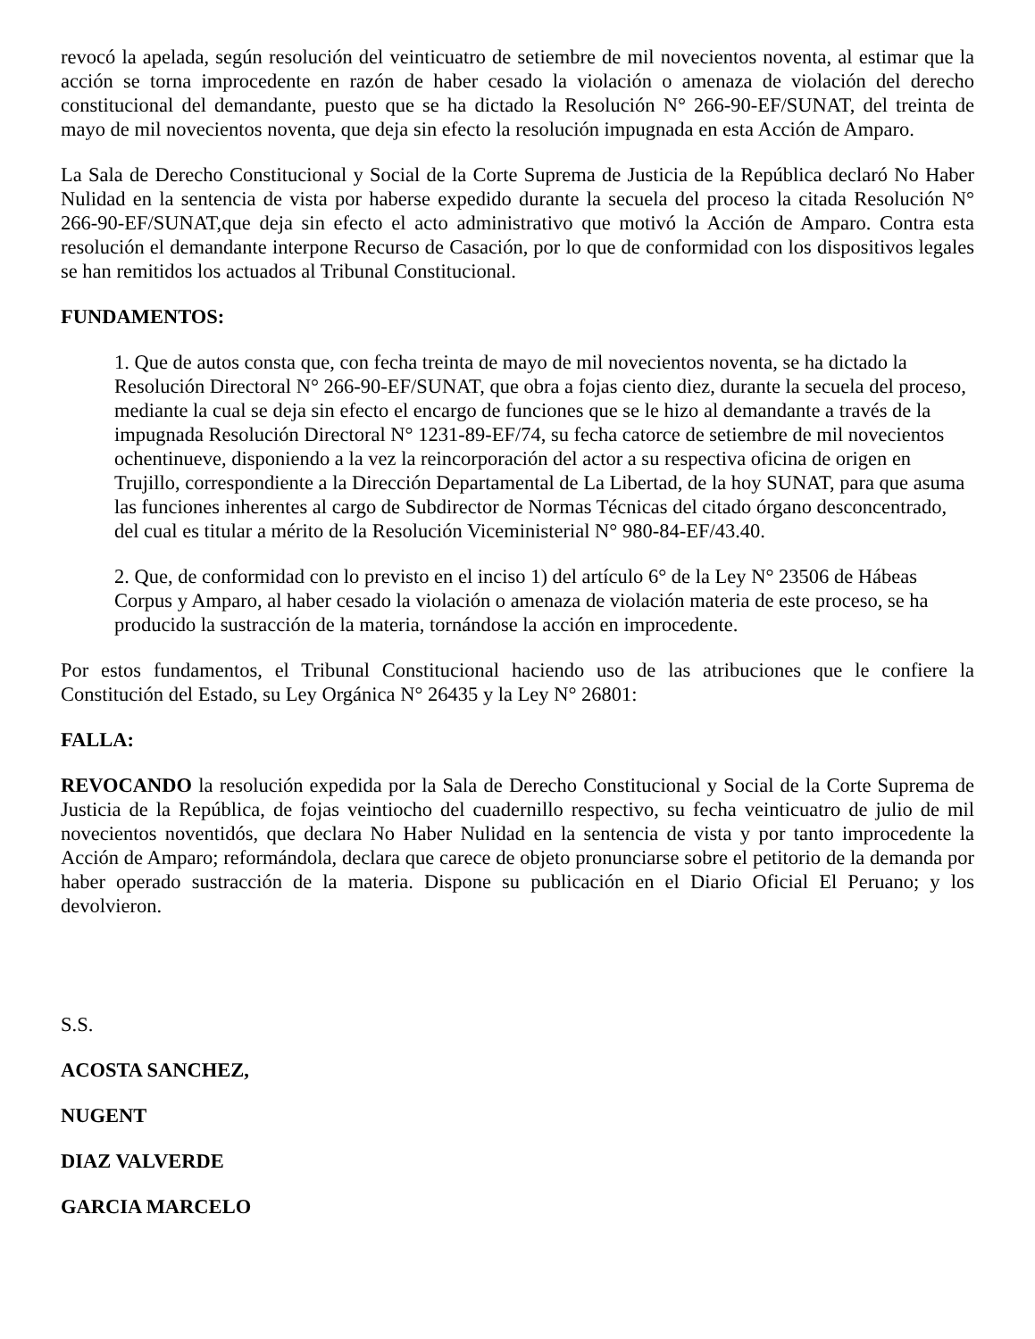revocó la apelada, según resolución del veinticuatro de setiembre de mil novecientos noventa, al estimar que la acción se torna improcedente en razón de haber cesado la violación o amenaza de violación del derecho constitucional del demandante, puesto que se ha dictado la Resolución N° 266-90-EF/SUNAT, del treinta de mayo de mil novecientos noventa, que deja sin efecto la resolución impugnada en esta Acción de Amparo.
La Sala de Derecho Constitucional y Social de la Corte Suprema de Justicia de la República declaró No Haber Nulidad en la sentencia de vista por haberse expedido durante la secuela del proceso la citada Resolución N° 266-90-EF/SUNAT,que deja sin efecto el acto administrativo que motivó la Acción de Amparo. Contra esta resolución el demandante interpone Recurso de Casación, por lo que de conformidad con los dispositivos legales se han remitidos los actuados al Tribunal Constitucional.
FUNDAMENTOS:
1. Que de autos consta que, con fecha treinta de mayo de mil novecientos noventa, se ha dictado la Resolución Directoral N° 266-90-EF/SUNAT, que obra a fojas ciento diez, durante la secuela del proceso, mediante la cual se deja sin efecto el encargo de funciones que se le hizo al demandante a través de la impugnada Resolución Directoral N° 1231-89-EF/74, su fecha catorce de setiembre de mil novecientos ochentinueve, disponiendo a la vez la reincorporación del actor a su respectiva oficina de origen en Trujillo, correspondiente a la Dirección Departamental de La Libertad, de la hoy SUNAT, para que asuma las funciones inherentes al cargo de Subdirector de Normas Técnicas del citado órgano desconcentrado, del cual es titular a mérito de la Resolución Viceministerial N° 980-84-EF/43.40.
2. Que, de conformidad con lo previsto en el inciso 1) del artículo 6° de la Ley N° 23506 de Hábeas Corpus y Amparo, al haber cesado la violación o amenaza de violación materia de este proceso, se ha producido la sustracción de la materia, tornándose la acción en improcedente.
Por estos fundamentos, el Tribunal Constitucional haciendo uso de las atribuciones que le confiere la Constitución del Estado, su Ley Orgánica N° 26435 y la Ley N° 26801:
FALLA:
REVOCANDO la resolución expedida por la Sala de Derecho Constitucional y Social de la Corte Suprema de Justicia de la República, de fojas veintiocho del cuadernillo respectivo, su fecha veinticuatro de julio de mil novecientos noventidós, que declara No Haber Nulidad en la sentencia de vista y por tanto improcedente la Acción de Amparo; reformándola, declara que carece de objeto pronunciarse sobre el petitorio de la demanda por haber operado sustracción de la materia. Dispone su publicación en el Diario Oficial El Peruano; y los devolvieron.
S.S.
ACOSTA SANCHEZ,
NUGENT
DIAZ VALVERDE
GARCIA MARCELO